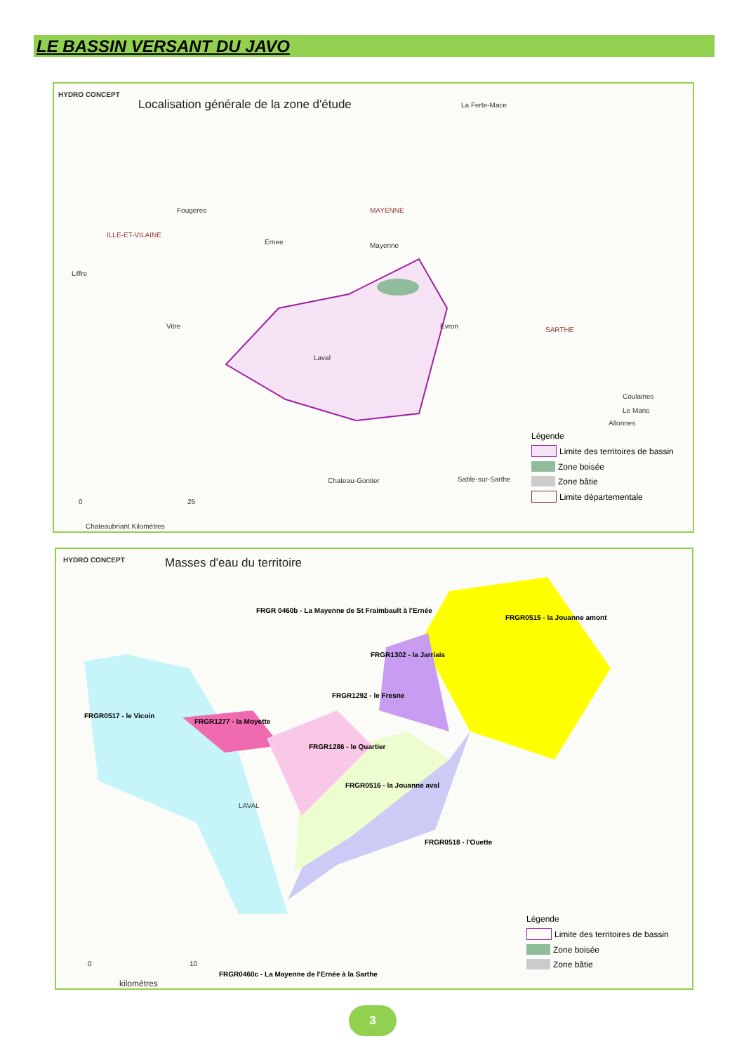LE BASSIN VERSANT DU JAVO
HYDRO CONCEPT
Localisation générale de la zone d'étude
La Ferte-Mace
Fougeres MAYENNE
ILLE-ET-VILAINE
Ernee Mayenne
Liffre
Vitre Evron SARTHE
Laval
Coulaines
Le Mans
Allonnes
Chateau-Gontier Sable-sur-Sarthe
0 25
Chateaubriant Kilomètres
Légende
Limite des territoires de bassin
Zone boisée
Zone bâtie
Limite départementale
HYDRO CONCEPT Masses d'eau du territoire
FRGR 0460b - La Mayenne de St Fraimbault à l'Ernée
FRGR0515 - la Jouanne amont
FRGR1302 - la Jarriais
FRGR1292 - le Fresne
FRGR0517 - le Vicoin
FRGR1277 - la Moyette
FRGR1286 - le Quartier
FRGR0516 - la Jouanne aval
FRGR0518 - l'Ouette
FRGR0460c - La Mayenne de l'Ernée à la Sarthe
LAVAL
0 10
kilomètres
Légende
Limite des territoires de bassin
Zone boisée
Zone bâtie
3